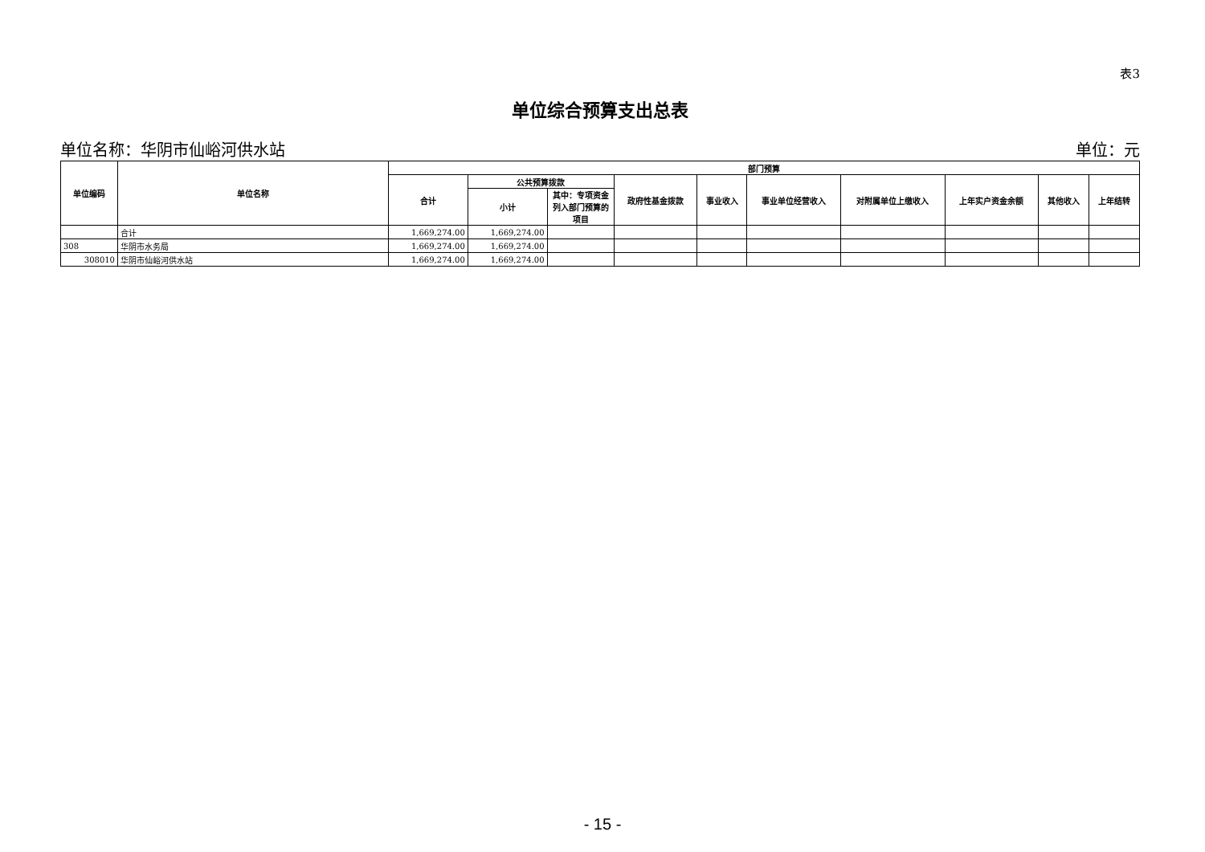表3
单位综合预算支出总表
单位名称：华阴市仙峪河供水站 单位：元
| 单位编码 | 单位名称 | 部门预算 | | | | | | | | | |
| --- | --- | --- | --- | --- | --- | --- | --- | --- | --- | --- | --- |
| | | 合计 | 公共预算拨款 | | 政府性基金拨款 | 事业收入 | 事业单位经营收入 | 对附属单位上缴收入 | 上年实户资金余额 | 其他收入 | 上年结转 |
| | | | 小计 | 其中：专项资金列入部门预算的项目 | | | | | | | |
| | 合计 | 1,669,274.00 | 1,669,274.00 | | | | | | | | |
| 308 | 华阴市水务局 | 1,669,274.00 | 1,669,274.00 | | | | | | | | |
| 308010 | 华阴市仙峪河供水站 | 1,669,274.00 | 1,669,274.00 | | | | | | | | |
- 15 -